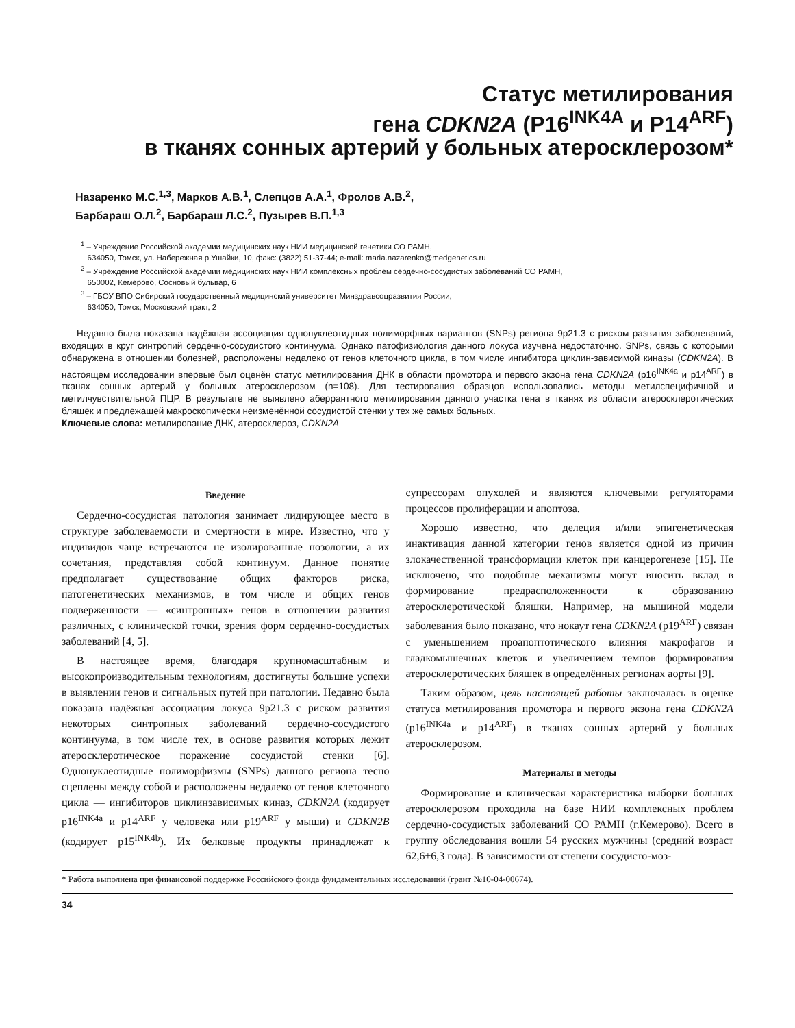Статус метилирования
гена CDKN2A (P16<sup>INK4A</sup> и P14<sup>ARF</sup>)
в тканях сонных артерий у больных атеросклерозом*
Назаренко М.С.<sup>1,3</sup>, Марков А.В.<sup>1</sup>, Слепцов А.А.<sup>1</sup>, Фролов А.В.<sup>2</sup>,
Барбараш О.Л.<sup>2</sup>, Барбараш Л.С.<sup>2</sup>, Пузырев В.П.<sup>1,3</sup>
<sup>1</sup> – Учреждение Российской академии медицинских наук НИИ медицинской генетики СО РАМН,
634050, Томск, ул. Набережная р.Ушайки, 10, факс: (3822) 51-37-44; e-mail: maria.nazarenko@medgenetics.ru
<sup>2</sup> – Учреждение Российской академии медицинских наук НИИ комплексных проблем сердечно-сосудистых заболеваний СО РАМН,
650002, Кемерово, Сосновый бульвар, 6
<sup>3</sup> – ГБОУ ВПО Сибирский государственный медицинский университет Минздравсоцразвития России,
634050, Томск, Московский тракт, 2
Недавно была показана надёжная ассоциация однонуклеотидных полиморфных вариантов (SNPs) региона 9p21.3 с риском развития заболеваний, входящих в круг синтропий сердечно-сосудистого континуума. Однако патофизиология данного локуса изучена недостаточно. SNPs, связь с которыми обнаружена в отношении болезней, расположены недалеко от генов клеточного цикла, в том числе ингибитора циклин-зависимой киназы (CDKN2A). В настоящем исследовании впервые был оценён статус метилирования ДНК в области промотора и первого экзона гена CDKN2A (p16<sup>INK4a</sup> и p14<sup>ARF</sup>) в тканях сонных артерий у больных атеросклерозом (n=108). Для тестирования образцов использовались методы метилспецифичной и метилчувствительной ПЦР. В результате не выявлено аберрантного метилирования данного участка гена в тканях из области атеросклеротических бляшек и предлежащей макроскопически неизменённой сосудистой стенки у тех же самых больных.
Ключевые слова: метилирование ДНК, атеросклероз, CDKN2A
Введение
Сердечно-сосудистая патология занимает лидирующее место в структуре заболеваемости и смертности в мире. Известно, что у индивидов чаще встречаются не изолированные нозологии, а их сочетания, представляя собой континуум. Данное понятие предполагает существование общих факторов риска, патогенетических механизмов, в том числе и общих генов подверженности — «синтропных» генов в отношении развития различных, с клинической точки, зрения форм сердечно-сосудистых заболеваний [4, 5].
В настоящее время, благодаря крупномасштабным и высокопроизводительным технологиям, достигнуты большие успехи в выявлении генов и сигнальных путей при патологии. Недавно была показана надёжная ассоциация локуса 9p21.3 с риском развития некоторых синтропных заболеваний сердечно-сосудистого континуума, в том числе тех, в основе развития которых лежит атеросклеротическое поражение сосудистой стенки [6]. Однонуклеотидные полиморфизмы (SNPs) данного региона тесно сцеплены между собой и расположены недалеко от генов клеточного цикла — ингибиторов циклинзависимых киназ, CDKN2A (кодирует p16<sup>INK4a</sup> и p14<sup>ARF</sup> у человека или p19<sup>ARF</sup> у мыши) и CDKN2B (кодирует p15<sup>INK4b</sup>). Их белковые продукты принадлежат к супрессорам опухолей и являются ключевыми регуляторами процессов пролиферации и апоптоза.
Хорошо известно, что делеция и/или эпигенетическая инактивация данной категории генов является одной из причин злокачественной трансформации клеток при канцерогенезе [15]. Не исключено, что подобные механизмы могут вносить вклад в формирование предрасположенности к образованию атеросклеротической бляшки. Например, на мышиной модели заболевания было показано, что нокаут гена CDKN2A (p19<sup>ARF</sup>) связан с уменьшением проапоптотического влияния макрофагов и гладкомышечных клеток и увеличением темпов формирования атеросклеротических бляшек в определённых регионах аорты [9].
Таким образом, цель настоящей работы заключалась в оценке статуса метилирования промотора и первого экзона гена CDKN2A (p16<sup>INK4a</sup> и p14<sup>ARF</sup>) в тканях сонных артерий у больных атеросклерозом.
Материалы и методы
Формирование и клиническая характеристика выборки больных атеросклерозом проходила на базе НИИ комплексных проблем сердечно-сосудистых заболеваний СО РАМН (г.Кемерово). Всего в группу обследования вошли 54 русских мужчины (средний возраст 62,6±6,3 года). В зависимости от степени сосудисто-моз-
* Работа выполнена при финансовой поддержке Российского фонда фундаментальных исследований (грант №10-04-00674).
34